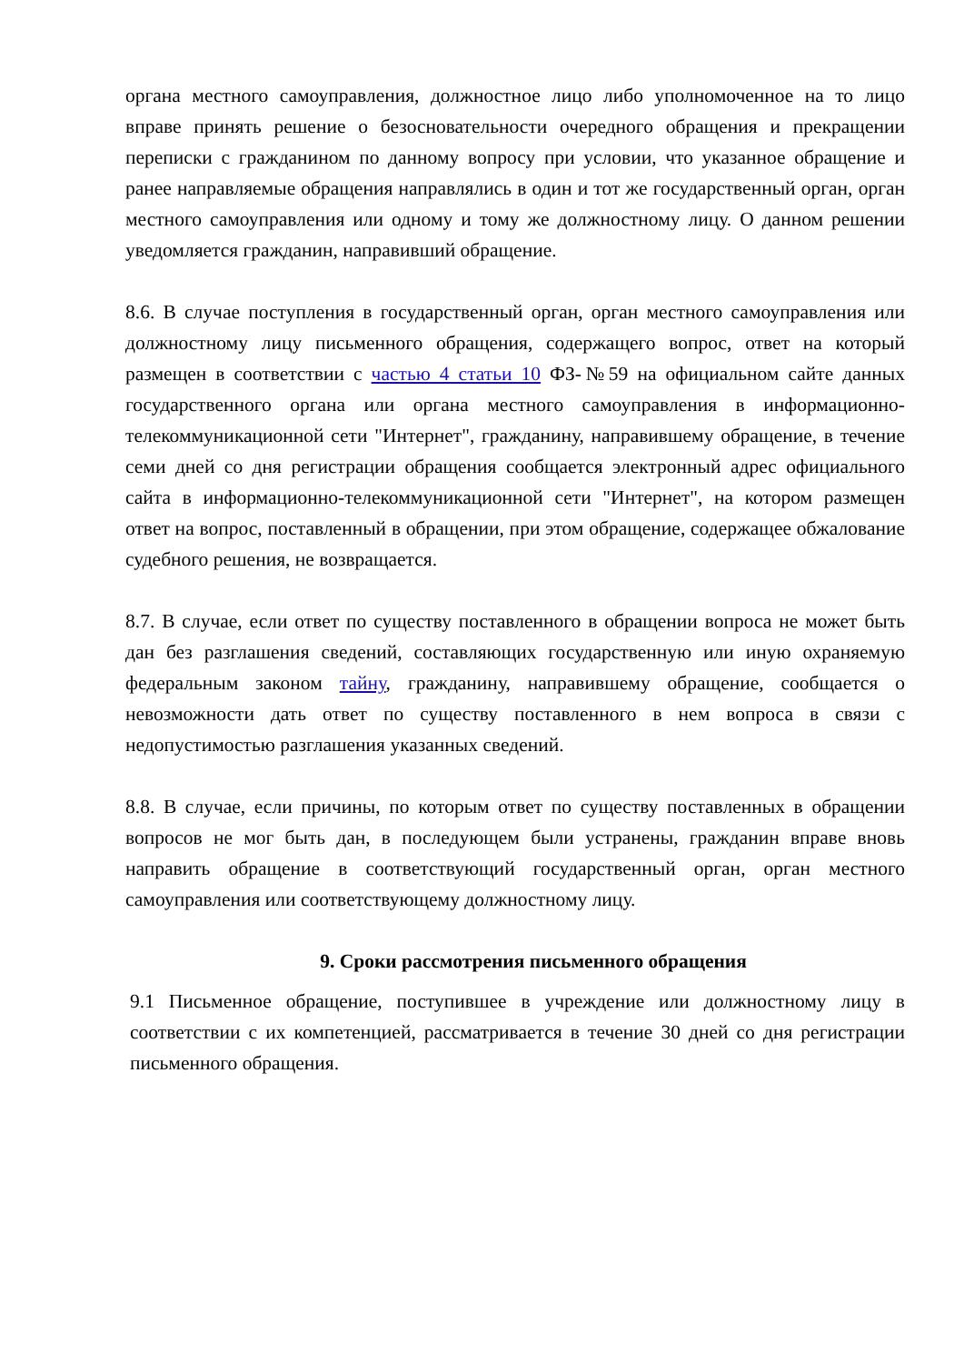органа местного самоуправления, должностное лицо либо уполномоченное на то лицо вправе принять решение о безосновательности очередного обращения и прекращении переписки с гражданином по данному вопросу при условии, что указанное обращение и ранее направляемые обращения направлялись в один и тот же государственный орган, орган местного самоуправления или одному и тому же должностному лицу. О данном решении уведомляется гражданин, направивший обращение.
8.6. В случае поступления в государственный орган, орган местного самоуправления или должностному лицу письменного обращения, содержащего вопрос, ответ на который размещен в соответствии с частью 4 статьи 10 ФЗ-№59 на официальном сайте данных государственного органа или органа местного самоуправления в информационно-телекоммуникационной сети "Интернет", гражданину, направившему обращение, в течение семи дней со дня регистрации обращения сообщается электронный адрес официального сайта в информационно-телекоммуникационной сети "Интернет", на котором размещен ответ на вопрос, поставленный в обращении, при этом обращение, содержащее обжалование судебного решения, не возвращается.
8.7. В случае, если ответ по существу поставленного в обращении вопроса не может быть дан без разглашения сведений, составляющих государственную или иную охраняемую федеральным законом тайну, гражданину, направившему обращение, сообщается о невозможности дать ответ по существу поставленного в нем вопроса в связи с недопустимостью разглашения указанных сведений.
8.8. В случае, если причины, по которым ответ по существу поставленных в обращении вопросов не мог быть дан, в последующем были устранены, гражданин вправе вновь направить обращение в соответствующий государственный орган, орган местного самоуправления или соответствующему должностному лицу.
9. Сроки рассмотрения письменного обращения
9.1 Письменное обращение, поступившее в учреждение или должностному лицу в соответствии с их компетенцией, рассматривается в течение 30 дней со дня регистрации письменного обращения.